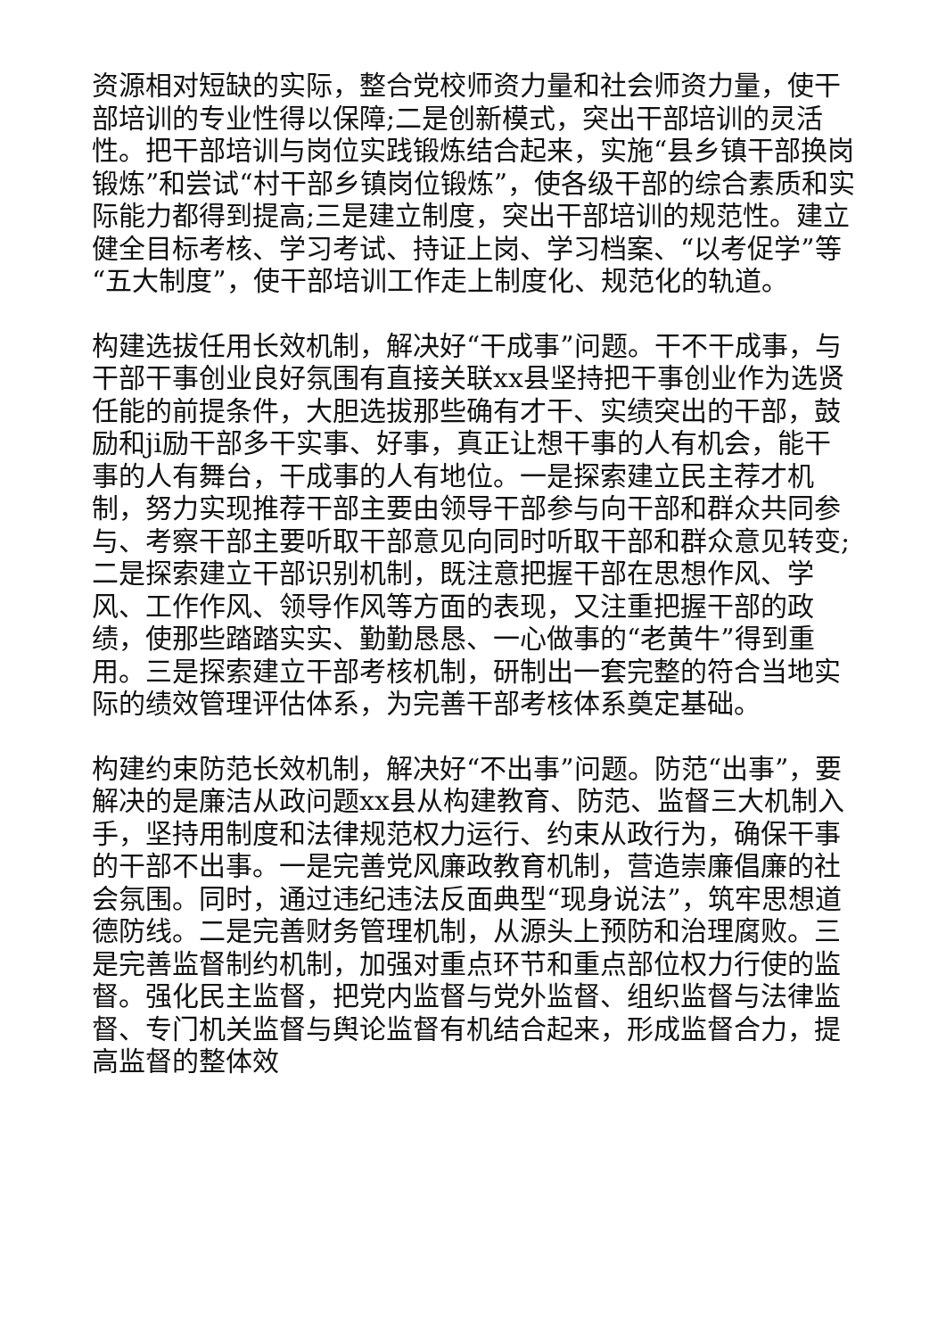资源相对短缺的实际，整合党校师资力量和社会师资力量，使干部培训的专业性得以保障;二是创新模式，突出干部培训的灵活性。把干部培训与岗位实践锻炼结合起来，实施“县乡镇干部换岗锻炼”和尝试“村干部乡镇岗位锻炼”，使各级干部的综合素质和实际能力都得到提高;三是建立制度，突出干部培训的规范性。建立健全目标考核、学习考试、持证上岗、学习档案、“以考促学”等“五大制度”，使干部培训工作走上制度化、规范化的轨道。
构建选拔任用长效机制，解决好“干成事”问题。干不干成事，与干部干事创业良好氛围有直接关联xx县坚持把干事创业作为选贤任能的前提条件，大胆选拔那些确有才干、实绩突出的干部，鼓励和ji励干部多干实事、好事，真正让想干事的人有机会，能干事的人有舞台，干成事的人有地位。一是探索建立民主荐才机制，努力实现推荐干部主要由领导干部参与向干部和群众共同参与、考察干部主要听取干部意见向同时听取干部和群众意见转变;二是探索建立干部识别机制，既注意把握干部在思想作风、学风、工作作风、领导作风等方面的表现，又注重把握干部的政绩，使那些踏踏实实、勤勤恳恳、一心做事的“老黄牛”得到重用。三是探索建立干部考核机制，研制出一套完整的符合当地实际的绩效管理评估体系，为完善干部考核体系奠定基础。
构建约束防范长效机制，解决好“不出事”问题。防范“出事”，要解决的是廉洁从政问题xx县从构建教育、防范、监督三大机制入手，坚持用制度和法律规范权力运行、约束从政行为，确保干事的干部不出事。一是完善党风廉政教育机制，营造崇廉倡廉的社会氛围。同时，通过违纪违法反面典型“现身说法”，筑牢思想道德防线。二是完善财务管理机制，从源头上预防和治理腐败。三是完善监督制约机制，加强对重点环节和重点部位权力行使的监督。强化民主监督，把党内监督与党外监督、组织监督与法律监督、专门机关监督与舆论监督有机结合起来，形成监督合力，提高监督的整体效